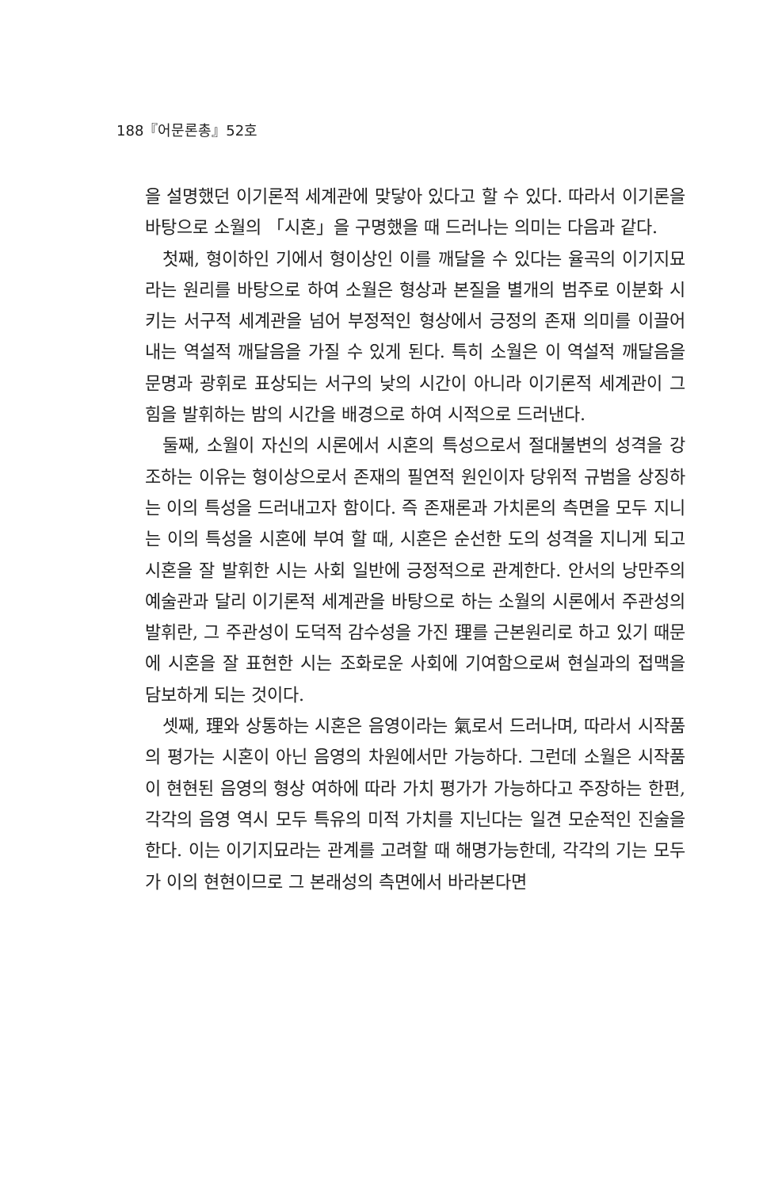188『어문론총』52호
을 설명했던 이기론적 세계관에 맞닿아 있다고 할 수 있다. 따라서 이기론을 바탕으로 소월의 「시혼」을 구명했을 때 드러나는 의미는 다음과 같다.
첫째, 형이하인 기에서 형이상인 이를 깨달을 수 있다는 율곡의 이기지묘라는 원리를 바탕으로 하여 소월은 형상과 본질을 별개의 범주로 이분화 시키는 서구적 세계관을 넘어 부정적인 형상에서 긍정의 존재 의미를 이끌어내는 역설적 깨달음을 가질 수 있게 된다. 특히 소월은 이 역설적 깨달음을 문명과 광휘로 표상되는 서구의 낮의 시간이 아니라 이기론적 세계관이 그 힘을 발휘하는 밤의 시간을 배경으로 하여 시적으로 드러낸다.
둘째, 소월이 자신의 시론에서 시혼의 특성으로서 절대불변의 성격을 강조하는 이유는 형이상으로서 존재의 필연적 원인이자 당위적 규범을 상징하는 이의 특성을 드러내고자 함이다. 즉 존재론과 가치론의 측면을 모두 지니는 이의 특성을 시혼에 부여 할 때, 시혼은 순선한 도의 성격을 지니게 되고 시혼을 잘 발휘한 시는 사회 일반에 긍정적으로 관계한다. 안서의 낭만주의 예술관과 달리 이기론적 세계관을 바탕으로 하는 소월의 시론에서 주관성의 발휘란, 그 주관성이 도덕적 감수성을 가진 理를 근본원리로 하고 있기 때문에 시혼을 잘 표현한 시는 조화로운 사회에 기여함으로써 현실과의 접맥을 담보하게 되는 것이다.
셋째, 理와 상통하는 시혼은 음영이라는 氣로서 드러나며, 따라서 시작품의 평가는 시혼이 아닌 음영의 차원에서만 가능하다. 그런데 소월은 시작품이 현현된 음영의 형상 여하에 따라 가치 평가가 가능하다고 주장하는 한편, 각각의 음영 역시 모두 특유의 미적 가치를 지닌다는 일견 모순적인 진술을 한다. 이는 이기지묘라는 관계를 고려할 때 해명가능한데, 각각의 기는 모두가 이의 현현이므로 그 본래성의 측면에서 바라본다면